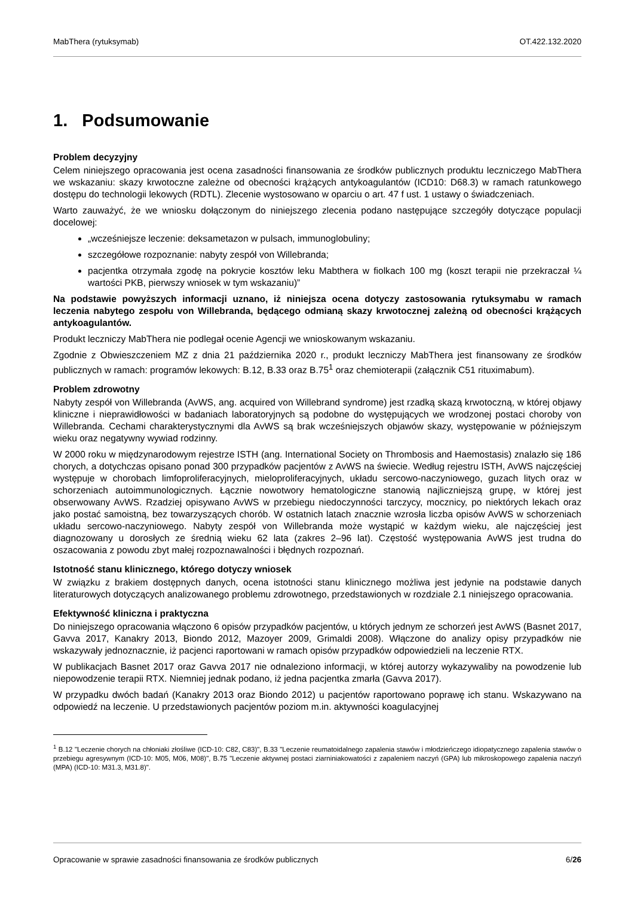MabThera (rytuksymab) OT.422.132.2020
1. Podsumowanie
Problem decyzyjny
Celem niniejszego opracowania jest ocena zasadności finansowania ze środków publicznych produktu leczniczego MabThera we wskazaniu: skazy krwotoczne zależne od obecności krążących antykoagulantów (ICD10: D68.3) w ramach ratunkowego dostępu do technologii lekowych (RDTL). Zlecenie wystosowano w oparciu o art. 47 f ust. 1 ustawy o świadczeniach.
Warto zauważyć, że we wniosku dołączonym do niniejszego zlecenia podano następujące szczegóły dotyczące populacji docelowej:
„wcześniejsze leczenie: deksametazon w pulsach, immunoglobuliny;
szczegółowe rozpoznanie: nabyty zespół von Willebranda;
pacjentka otrzymała zgodę na pokrycie kosztów leku Mabthera w fiolkach 100 mg (koszt terapii nie przekraczał ¼ wartości PKB, pierwszy wniosek w tym wskazaniu)”
Na podstawie powyższych informacji uznano, iż niniejsza ocena dotyczy zastosowania rytuksymabu w ramach leczenia nabytego zespołu von Willebranda, będącego odmianą skazy krwotocznej zależną od obecności krążących antykoagulantów.
Produkt leczniczy MabThera nie podlegał ocenie Agencji we wnioskowanym wskazaniu.
Zgodnie z Obwieszczeniem MZ z dnia 21 października 2020 r., produkt leczniczy MabThera jest finansowany ze środków publicznych w ramach: programów lekowych: B.12, B.33 oraz B.75<sup>1</sup> oraz chemioterapii (załącznik C51 rituximabum).
Problem zdrowotny
Nabyty zespół von Willebranda (AvWS, ang. acquired von Willebrand syndrome) jest rzadką skazą krwotoczną, w której objawy kliniczne i nieprawidłowości w badaniach laboratoryjnych są podobne do występujących we wrodzonej postaci choroby von Willebranda. Cechami charakterystycznymi dla AvWS są brak wcześniejszych objawów skazy, występowanie w późniejszym wieku oraz negatywny wywiad rodzinny.
W 2000 roku w międzynarodowym rejestrze ISTH (ang. International Society on Thrombosis and Haemostasis) znalazło się 186 chorych, a dotychczas opisano ponad 300 przypadków pacjentów z AvWS na świecie. Według rejestru ISTH, AvWS najczęściej występuje w chorobach limfoproliferacyjnych, mieloproliferacyjnych, układu sercowo-naczyniowego, guzach litych oraz w schorzeniach autoimmunologicznych. Łącznie nowotwory hematologiczne stanowią najliczniejszą grupę, w której jest obserwowany AvWS. Rzadziej opisywano AvWS w przebiegu niedoczynności tarczycy, mocznicy, po niektórych lekach oraz jako postać samoistną, bez towarzyszących chorób. W ostatnich latach znacznie wzrosła liczba opisów AvWS w schorzeniach układu sercowo-naczyniowego. Nabyty zespół von Willebranda może wystąpić w każdym wieku, ale najczęściej jest diagnozowany u dorosłych ze średnią wieku 62 lata (zakres 2–96 lat). Częstość występowania AvWS jest trudna do oszacowania z powodu zbyt małej rozpoznawalności i błędnych rozpoznań.
Istotność stanu klinicznego, którego dotyczy wniosek
W związku z brakiem dostępnych danych, ocena istotności stanu klinicznego możliwa jest jedynie na podstawie danych literaturowych dotyczących analizowanego problemu zdrowotnego, przedstawionych w rozdziale 2.1 niniejszego opracowania.
Efektywność kliniczna i praktyczna
Do niniejszego opracowania włączono 6 opisów przypadków pacjentów, u których jednym ze schorzeń jest AvWS (Basnet 2017, Gavva 2017, Kanakry 2013, Biondo 2012, Mazoyer 2009, Grimaldi 2008). Włączone do analizy opisy przypadków nie wskazywały jednoznacznie, iż pacjenci raportowani w ramach opisów przypadków odpowiedzieli na leczenie RTX.
W publikacjach Basnet 2017 oraz Gavva 2017 nie odnaleziono informacji, w której autorzy wykazywaliby na powodzenie lub niepowodzenie terapii RTX. Niemniej jednak podano, iż jedna pacjentka zmarła (Gavva 2017).
W przypadku dwóch badań (Kanakry 2013 oraz Biondo 2012) u pacjentów raportowano poprawę ich stanu. Wskazywano na odpowiedź na leczenie. U przedstawionych pacjentów poziom m.in. aktywności koagulacyjnej
<sup>1</sup> B.12 "Leczenie chorych na chłoniaki złośliwe (ICD-10: C82, C83)", B.33 "Leczenie reumatoidalnego zapalenia stawów i młodzieńczego idiopatycznego zapalenia stawów o przebiegu agresywnym (ICD-10: M05, M06, M08)", B.75 "Leczenie aktywnej postaci ziarniniakowatości z zapaleniem naczyń (GPA) lub mikroskopowego zapalenia naczyń (MPA) (ICD-10: M31.3, M31.8)".
Opracowanie w sprawie zasadności finansowania ze środków publicznych 6/26